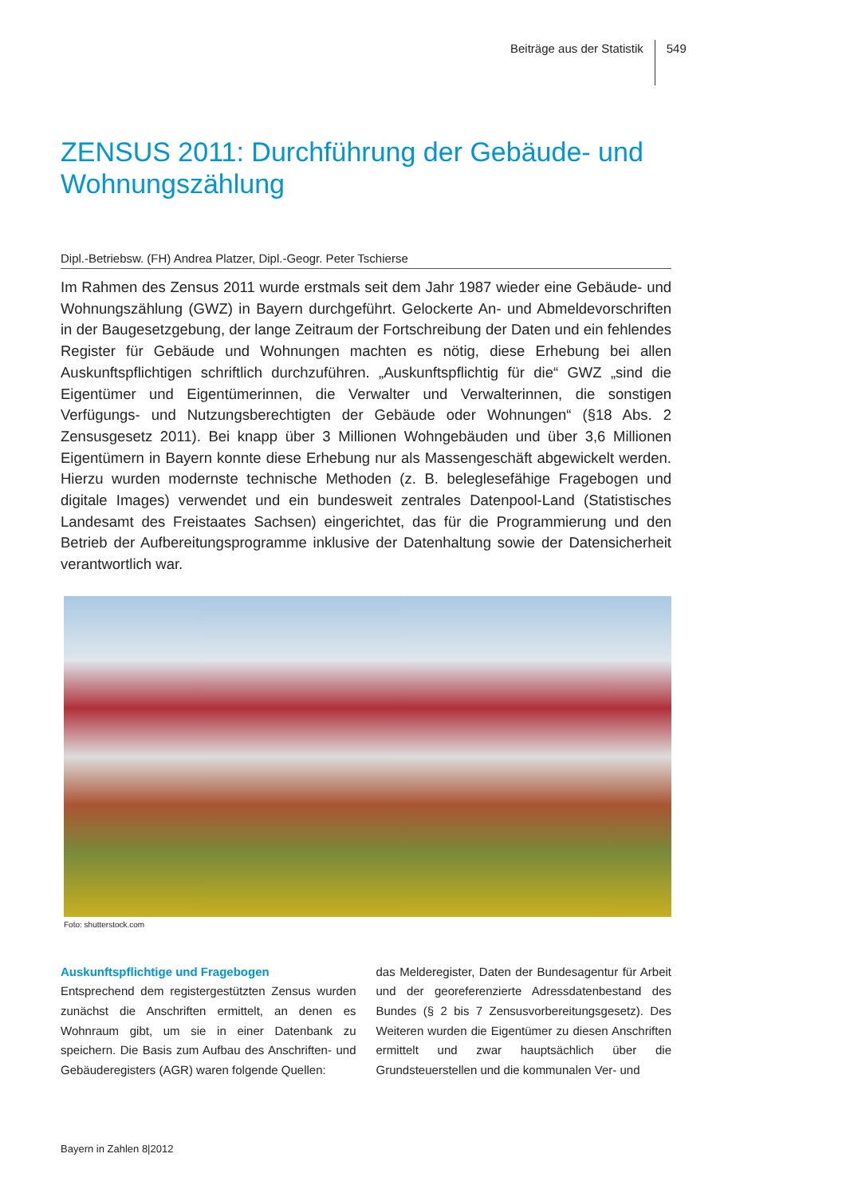Beiträge aus der Statistik
549
ZENSUS 2011: Durchführung der Gebäude- und Wohnungszählung
Dipl.-Betriebsw. (FH) Andrea Platzer, Dipl.-Geogr. Peter Tschierse
Im Rahmen des Zensus 2011 wurde erstmals seit dem Jahr 1987 wieder eine Gebäude- und Wohnungszählung (GWZ) in Bayern durchgeführt. Gelockerte An- und Abmeldevorschriften in der Baugesetzgebung, der lange Zeitraum der Fortschreibung der Daten und ein fehlendes Register für Gebäude und Wohnungen machten es nötig, diese Erhebung bei allen Auskunftspflichtigen schriftlich durchzuführen. „Auskunftspflichtig für die“ GWZ „sind die Eigentümer und Eigentümerinnen, die Verwalter und Verwalterinnen, die sonstigen Verfügungs- und Nutzungsberechtigten der Gebäude oder Wohnungen“ (§18 Abs. 2 Zensusgesetz 2011). Bei knapp über 3 Millionen Wohngebäuden und über 3,6 Millionen Eigentümern in Bayern konnte diese Erhebung nur als Massengeschäft abgewickelt werden. Hierzu wurden modernste technische Methoden (z. B. beleglesefähige Fragebogen und digitale Images) verwendet und ein bundesweit zentrales Datenpool-Land (Statistisches Landesamt des Freistaates Sachsen) eingerichtet, das für die Programmierung und den Betrieb der Aufbereitungsprogramme inklusive der Datenhaltung sowie der Datensicherheit verantwortlich war.
Foto: shutterstock.com
Auskunftspflichtige und Fragebogen
Entsprechend dem registergestützten Zensus wurden zunächst die Anschriften ermittelt, an denen es Wohnraum gibt, um sie in einer Datenbank zu speichern. Die Basis zum Aufbau des Anschriften- und Gebäuderegisters (AGR) waren folgende Quellen:
das Melderegister, Daten der Bundesagentur für Arbeit und der georeferenzierte Adressdatenbestand des Bundes (§ 2 bis 7 Zensusvorbereitungsgesetz). Des Weiteren wurden die Eigentümer zu diesen Anschriften ermittelt und zwar hauptsächlich über die Grundsteuerstellen und die kommunalen Ver- und
Bayern in Zahlen 8|2012